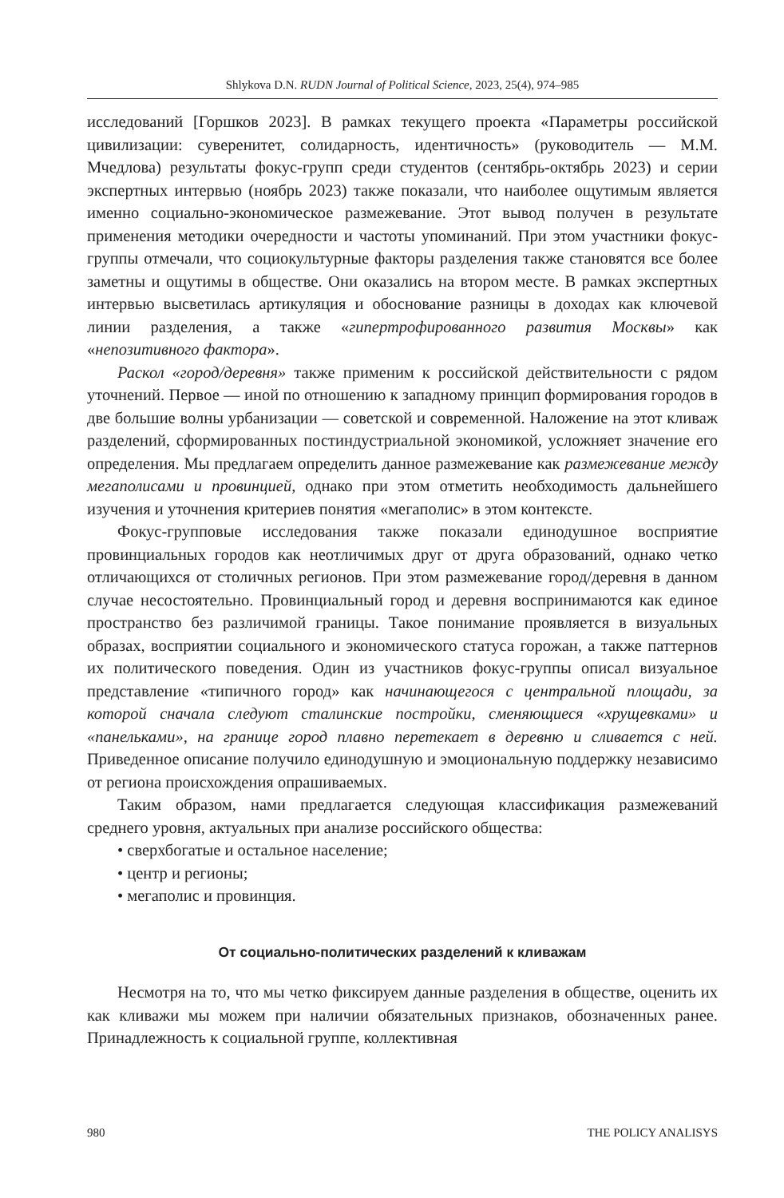Shlykova D.N. RUDN Journal of Political Science, 2023, 25(4), 974–985
исследований [Горшков 2023]. В рамках текущего проекта «Параметры российской цивилизации: суверенитет, солидарность, идентичность» (руководитель — М.М. Мчедлова) результаты фокус-групп среди студентов (сентябрь-октябрь 2023) и серии экспертных интервью (ноябрь 2023) также показали, что наиболее ощутимым является именно социально-экономическое размежевание. Этот вывод получен в результате применения методики очередности и частоты упоминаний. При этом участники фокус-группы отмечали, что социокультурные факторы разделения также становятся все более заметны и ощутимы в обществе. Они оказались на втором месте. В рамках экспертных интервью высветилась артикуляция и обоснование разницы в доходах как ключевой линии разделения, а также «гипертрофированного развития Москвы» как «непозитивного фактора».
Раскол «город/деревня» также применим к российской действительности с рядом уточнений. Первое — иной по отношению к западному принцип формирования городов в две большие волны урбанизации — советской и современной. Наложение на этот кливаж разделений, сформированных постиндустриальной экономикой, усложняет значение его определения. Мы предлагаем определить данное размежевание как размежевание между мегаполисами и провинцией, однако при этом отметить необходимость дальнейшего изучения и уточнения критериев понятия «мегаполис» в этом контексте.
Фокус-групповые исследования также показали единодушное восприятие провинциальных городов как неотличимых друг от друга образований, однако четко отличающихся от столичных регионов. При этом размежевание город/деревня в данном случае несостоятельно. Провинциальный город и деревня воспринимаются как единое пространство без различимой границы. Такое понимание проявляется в визуальных образах, восприятии социального и экономического статуса горожан, а также паттернов их политического поведения. Один из участников фокус-группы описал визуальное представление «типичного город» как начинающегося с центральной площади, за которой сначала следуют сталинские постройки, сменяющиеся «хрущевками» и «панельками», на границе город плавно перетекает в деревню и сливается с ней. Приведенное описание получило единодушную и эмоциональную поддержку независимо от региона происхождения опрашиваемых.
Таким образом, нами предлагается следующая классификация размежеваний среднего уровня, актуальных при анализе российского общества:
• сверхбогатые и остальное население;
• центр и регионы;
• мегаполис и провинция.
От социально-политических разделений к кливажам
Несмотря на то, что мы четко фиксируем данные разделения в обществе, оценить их как кливажи мы можем при наличии обязательных признаков, обозначенных ранее. Принадлежность к социальной группе, коллективная
980 THE POLICY ANALISYS